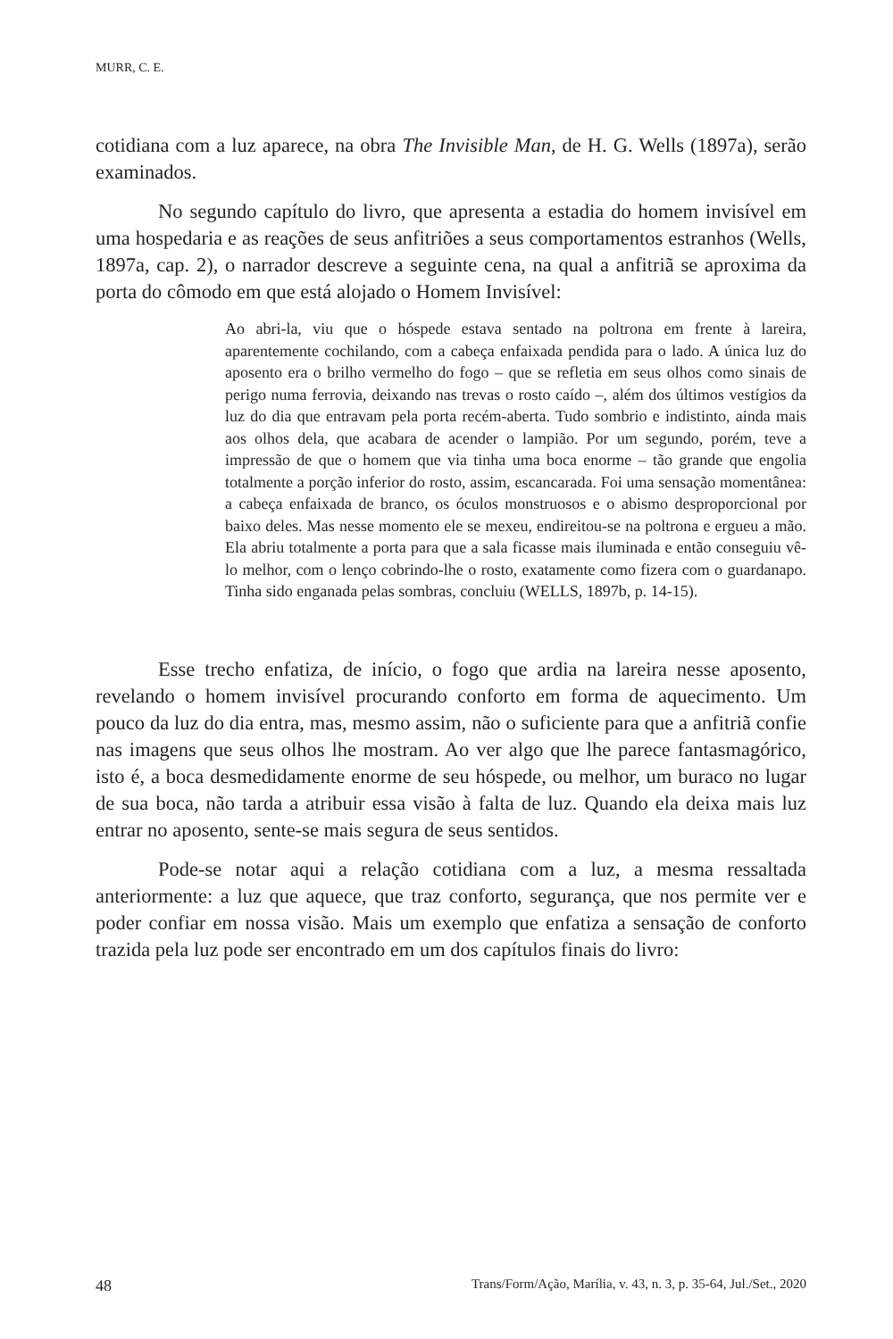MURR, C. E.
cotidiana com a luz aparece, na obra The Invisible Man, de H. G. Wells (1897a), serão examinados.
No segundo capítulo do livro, que apresenta a estadia do homem invisível em uma hospedaria e as reações de seus anfitriões a seus comportamentos estranhos (Wells, 1897a, cap. 2), o narrador descreve a seguinte cena, na qual a anfitriã se aproxima da porta do cômodo em que está alojado o Homem Invisível:
Ao abri-la, viu que o hóspede estava sentado na poltrona em frente à lareira, aparentemente cochilando, com a cabeça enfaixada pendida para o lado. A única luz do aposento era o brilho vermelho do fogo – que se refletia em seus olhos como sinais de perigo numa ferrovia, deixando nas trevas o rosto caído –, além dos últimos vestígios da luz do dia que entravam pela porta recém-aberta. Tudo sombrio e indistinto, ainda mais aos olhos dela, que acabara de acender o lampião. Por um segundo, porém, teve a impressão de que o homem que via tinha uma boca enorme – tão grande que engolia totalmente a porção inferior do rosto, assim, escancarada. Foi uma sensação momentânea: a cabeça enfaixada de branco, os óculos monstruosos e o abismo desproporcional por baixo deles. Mas nesse momento ele se mexeu, endireitou-se na poltrona e ergueu a mão. Ela abriu totalmente a porta para que a sala ficasse mais iluminada e então conseguiu vê-lo melhor, com o lenço cobrindo-lhe o rosto, exatamente como fizera com o guardanapo. Tinha sido enganada pelas sombras, concluiu (WELLS, 1897b, p. 14-15).
Esse trecho enfatiza, de início, o fogo que ardia na lareira nesse aposento, revelando o homem invisível procurando conforto em forma de aquecimento. Um pouco da luz do dia entra, mas, mesmo assim, não o suficiente para que a anfitriã confie nas imagens que seus olhos lhe mostram. Ao ver algo que lhe parece fantasmagórico, isto é, a boca desmedidamente enorme de seu hóspede, ou melhor, um buraco no lugar de sua boca, não tarda a atribuir essa visão à falta de luz. Quando ela deixa mais luz entrar no aposento, sente-se mais segura de seus sentidos.
Pode-se notar aqui a relação cotidiana com a luz, a mesma ressaltada anteriormente: a luz que aquece, que traz conforto, segurança, que nos permite ver e poder confiar em nossa visão. Mais um exemplo que enfatiza a sensação de conforto trazida pela luz pode ser encontrado em um dos capítulos finais do livro:
48 Trans/Form/Ação, Marília, v. 43, n. 3, p. 35-64, Jul./Set., 2020